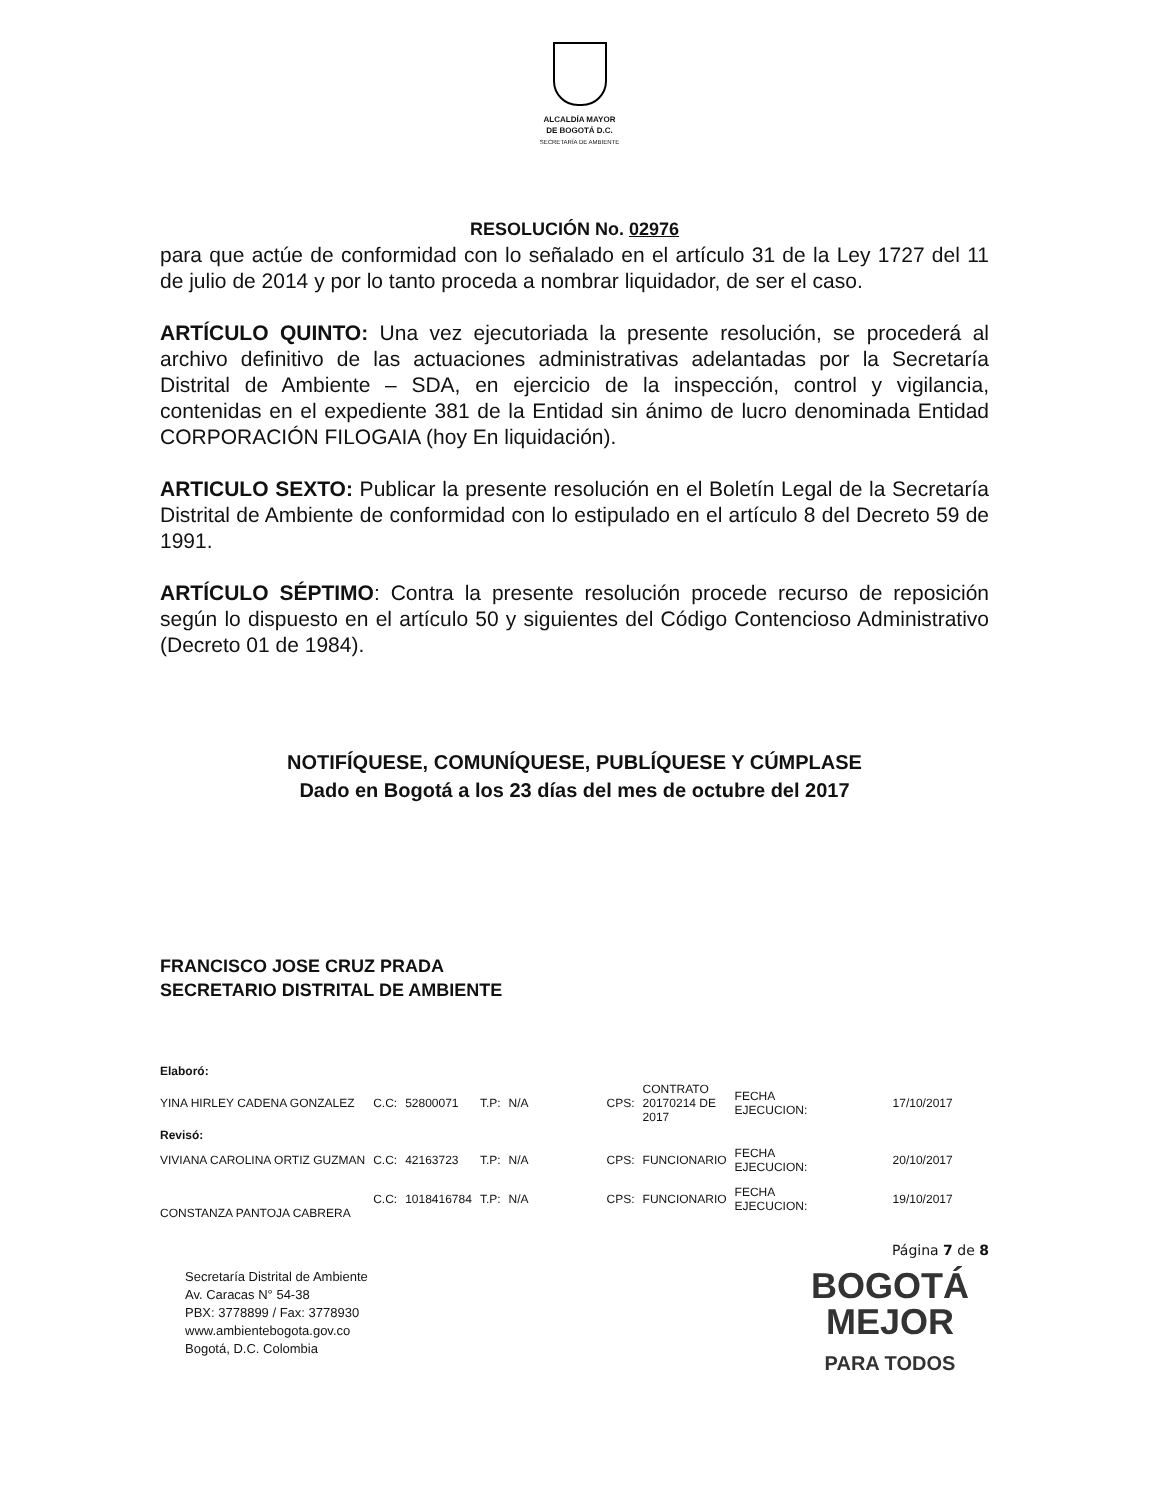ALCALDÍA MAYOR
DE BOGOTÁ D.C.
SECRETARÍA DE AMBIENTE
RESOLUCIÓN No. 02976
para que actúe de conformidad con lo señalado en el artículo 31 de la Ley 1727 del 11 de julio de 2014 y por lo tanto proceda a nombrar liquidador, de ser el caso.
ARTÍCULO QUINTO: Una vez ejecutoriada la presente resolución, se procederá al archivo definitivo de las actuaciones administrativas adelantadas por la Secretaría Distrital de Ambiente – SDA, en ejercicio de la inspección, control y vigilancia, contenidas en el expediente 381 de la Entidad sin ánimo de lucro denominada Entidad CORPORACIÓN FILOGAIA (hoy En liquidación).
ARTICULO SEXTO: Publicar la presente resolución en el Boletín Legal de la Secretaría Distrital de Ambiente de conformidad con lo estipulado en el artículo 8 del Decreto 59 de 1991.
ARTÍCULO SÉPTIMO: Contra la presente resolución procede recurso de reposición según lo dispuesto en el artículo 50 y siguientes del Código Contencioso Administrativo (Decreto 01 de 1984).
NOTIFÍQUESE, COMUNÍQUESE, PUBLÍQUESE Y CÚMPLASE
Dado en Bogotá a los 23 días del mes de octubre del 2017
FRANCISCO JOSE CRUZ PRADA
SECRETARIO DISTRITAL DE AMBIENTE
| Elaboró: | | | | | | | | |
| YINA HIRLEY CADENA GONZALEZ | C.C: | 52800071 | T.P: | N/A | CPS: | CONTRATO 20170214 DE 2017 | FECHA EJECUCION: | 17/10/2017 |
| Revisó: | | | | | | | | |
| VIVIANA CAROLINA ORTIZ GUZMAN | C.C: | 42163723 | T.P: | N/A | CPS: | FUNCIONARIO | FECHA EJECUCION: | 20/10/2017 |
| CONSTANZA PANTOJA CABRERA | C.C: | 1018416784 | T.P: | N/A | CPS: | FUNCIONARIO | FECHA EJECUCION: | 19/10/2017 |
Página 7 de 8
Secretaría Distrital de Ambiente
Av. Caracas N° 54-38
PBX: 3778899 / Fax: 3778930
www.ambientebogota.gov.co
Bogotá, D.C. Colombia
BOGOTÁ
MEJOR
PARA TODOS